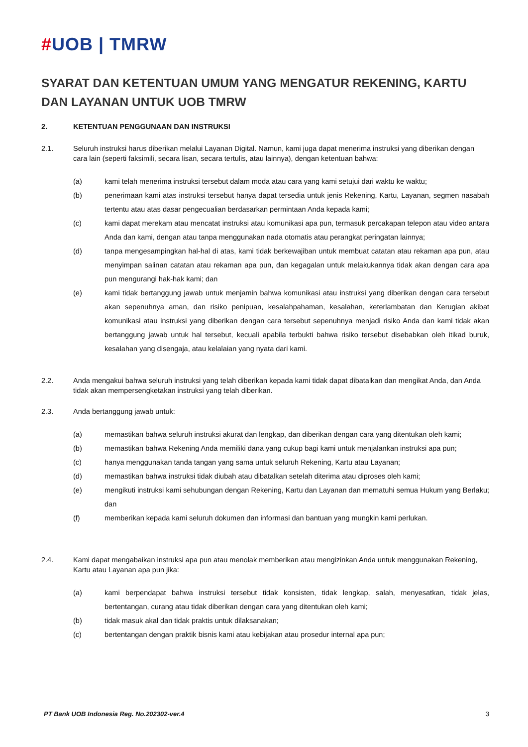#UOB | TMRW
SYARAT DAN KETENTUAN UMUM YANG MENGATUR REKENING, KARTU DAN LAYANAN UNTUK UOB TMRW
2. KETENTUAN PENGGUNAAN DAN INSTRUKSI
2.1. Seluruh instruksi harus diberikan melalui Layanan Digital. Namun, kami juga dapat menerima instruksi yang diberikan dengan cara lain (seperti faksimili, secara lisan, secara tertulis, atau lainnya), dengan ketentuan bahwa:
(a) kami telah menerima instruksi tersebut dalam moda atau cara yang kami setujui dari waktu ke waktu;
(b) penerimaan kami atas instruksi tersebut hanya dapat tersedia untuk jenis Rekening, Kartu, Layanan, segmen nasabah tertentu atau atas dasar pengecualian berdasarkan permintaan Anda kepada kami;
(c) kami dapat merekam atau mencatat instruksi atau komunikasi apa pun, termasuk percakapan telepon atau video antara Anda dan kami, dengan atau tanpa menggunakan nada otomatis atau perangkat peringatan lainnya;
(d) tanpa mengesampingkan hal-hal di atas, kami tidak berkewajiban untuk membuat catatan atau rekaman apa pun, atau menyimpan salinan catatan atau rekaman apa pun, dan kegagalan untuk melakukannya tidak akan dengan cara apa pun mengurangi hak-hak kami; dan
(e) kami tidak bertanggung jawab untuk menjamin bahwa komunikasi atau instruksi yang diberikan dengan cara tersebut akan sepenuhnya aman, dan risiko penipuan, kesalahpahaman, kesalahan, keterlambatan dan Kerugian akibat komunikasi atau instruksi yang diberikan dengan cara tersebut sepenuhnya menjadi risiko Anda dan kami tidak akan bertanggung jawab untuk hal tersebut, kecuali apabila terbukti bahwa risiko tersebut disebabkan oleh itikad buruk, kesalahan yang disengaja, atau kelalaian yang nyata dari kami.
2.2. Anda mengakui bahwa seluruh instruksi yang telah diberikan kepada kami tidak dapat dibatalkan dan mengikat Anda, dan Anda tidak akan mempersengketakan instruksi yang telah diberikan.
2.3. Anda bertanggung jawab untuk:
(a) memastikan bahwa seluruh instruksi akurat dan lengkap, dan diberikan dengan cara yang ditentukan oleh kami;
(b) memastikan bahwa Rekening Anda memiliki dana yang cukup bagi kami untuk menjalankan instruksi apa pun;
(c) hanya menggunakan tanda tangan yang sama untuk seluruh Rekening, Kartu atau Layanan;
(d) memastikan bahwa instruksi tidak diubah atau dibatalkan setelah diterima atau diproses oleh kami;
(e) mengikuti instruksi kami sehubungan dengan Rekening, Kartu dan Layanan dan mematuhi semua Hukum yang Berlaku; dan
(f) memberikan kepada kami seluruh dokumen dan informasi dan bantuan yang mungkin kami perlukan.
2.4. Kami dapat mengabaikan instruksi apa pun atau menolak memberikan atau mengizinkan Anda untuk menggunakan Rekening, Kartu atau Layanan apa pun jika:
(a) kami berpendapat bahwa instruksi tersebut tidak konsisten, tidak lengkap, salah, menyesatkan, tidak jelas, bertentangan, curang atau tidak diberikan dengan cara yang ditentukan oleh kami;
(b) tidak masuk akal dan tidak praktis untuk dilaksanakan;
(c) bertentangan dengan praktik bisnis kami atau kebijakan atau prosedur internal apa pun;
PT Bank UOB Indonesia Reg. No.202302-ver.4 3